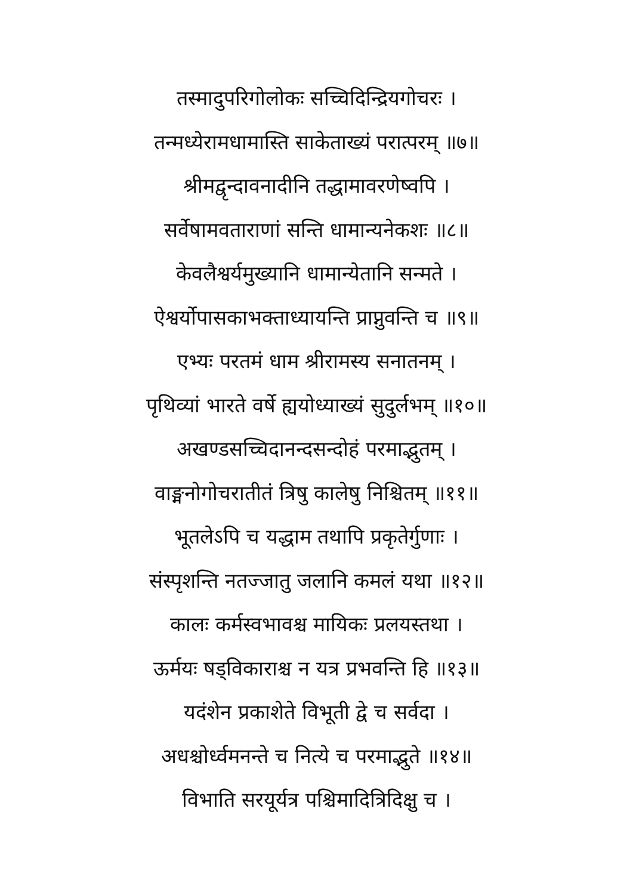तस्मादुपरिगोलोकः सच्चिदिन्द्रियगोचरः ।
तन्मध्येरामधामास्ति साकेताख्यं परात्परम् ॥७॥
श्रीमद्वृन्दावनादीनि तद्धामावरणेष्वपि ।
सर्वेषामवताराणां सन्ति धामान्यनेकशः ॥८॥
केवलैश्वर्यमुख्यानि धामान्येतानि सन्मते ।
ऐश्वर्योपासकाभक्ताध्यायन्ति प्राप्नुवन्ति च ॥९॥
एभ्यः परतमं धाम श्रीरामस्य सनातनम् ।
पृथिव्यां भारते वर्षे ह्ययोध्याख्यं सुदुर्लभम् ॥१०॥
अखण्डसच्चिदानन्दसन्दोहं परमाद्भुतम् ।
वाङ्मनोगोचरातीतं त्रिषु कालेषु निश्चितम् ॥११॥
भूतलेऽपि च यद्धाम तथापि प्रकृतेर्गुणाः ।
संस्पृशन्ति नतज्जातु जलानि कमलं यथा ॥१२॥
कालः कर्मस्वभावश्च मायिकः प्रलयस्तथा ।
ऊर्मयः षड्विकाराश्च न यत्र प्रभवन्ति हि ॥१३॥
यदंशेन प्रकाशेते विभूती द्वे च सर्वदा ।
अधश्चोर्ध्वमनन्ते च नित्ये च परमाद्भुते ॥१४॥
विभाति सरयूर्यत्र पश्चिमादित्रिदिक्षु च ।